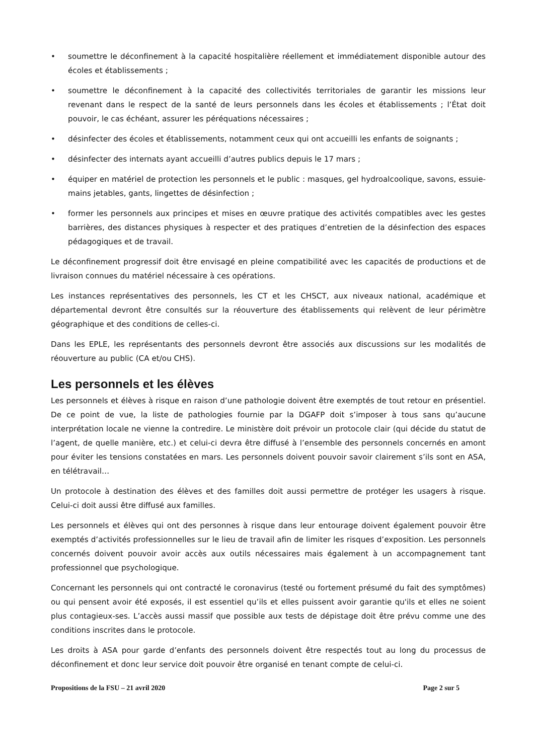• soumettre le déconfinement à la capacité hospitalière réellement et immédiatement disponible autour des écoles et établissements ;
• soumettre le déconfinement à la capacité des collectivités territoriales de garantir les missions leur revenant dans le respect de la santé de leurs personnels dans les écoles et établissements ; l’État doit pouvoir, le cas échéant, assurer les péréquations nécessaires ;
• désinfecter des écoles et établissements, notamment ceux qui ont accueilli les enfants de soignants ;
• désinfecter des internats ayant accueilli d’autres publics depuis le 17 mars ;
• équiper en matériel de protection les personnels et le public : masques, gel hydroalcoolique, savons, essuie-mains jetables, gants, lingettes de désinfection ;
• former les personnels aux principes et mises en œuvre pratique des activités compatibles avec les gestes barrières, des distances physiques à respecter et des pratiques d’entretien de la désinfection des espaces pédagogiques et de travail.
Le déconfinement progressif doit être envisagé en pleine compatibilité avec les capacités de productions et de livraison connues du matériel nécessaire à ces opérations.
Les instances représentatives des personnels, les CT et les CHSCT, aux niveaux national, académique et départemental devront être consultés sur la réouverture des établissements qui relèvent de leur périmètre géographique et des conditions de celles-ci.
Dans les EPLE, les représentants des personnels devront être associés aux discussions sur les modalités de réouverture au public (CA et/ou CHS).
Les personnels et les élèves
Les personnels et élèves à risque en raison d’une pathologie doivent être exemptés de tout retour en présentiel. De ce point de vue, la liste de pathologies fournie par la DGAFP doit s’imposer à tous sans qu’aucune interprétation locale ne vienne la contredire. Le ministère doit prévoir un protocole clair (qui décide du statut de l’agent, de quelle manière, etc.) et celui-ci devra être diffusé à l’ensemble des personnels concernés en amont pour éviter les tensions constatées en mars. Les personnels doivent pouvoir savoir clairement s’ils sont en ASA, en télétravail…
Un protocole à destination des élèves et des familles doit aussi permettre de protéger les usagers à risque. Celui-ci doit aussi être diffusé aux familles.
Les personnels et élèves qui ont des personnes à risque dans leur entourage doivent également pouvoir être exemptés d’activités professionnelles sur le lieu de travail afin de limiter les risques d’exposition. Les personnels concernés doivent pouvoir avoir accès aux outils nécessaires mais également à un accompagnement tant professionnel que psychologique.
Concernant les personnels qui ont contracté le coronavirus (testé ou fortement présumé du fait des symptômes) ou qui pensent avoir été exposés, il est essentiel qu’ils et elles puissent avoir garantie qu'ils et elles ne soient plus contagieux-ses. L’accès aussi massif que possible aux tests de dépistage doit être prévu comme une des conditions inscrites dans le protocole.
Les droits à ASA pour garde d’enfants des personnels doivent être respectés tout au long du processus de déconfinement et donc leur service doit pouvoir être organisé en tenant compte de celui-ci.
Propositions de la FSU – 21 avril 2020 Page 2 sur 5